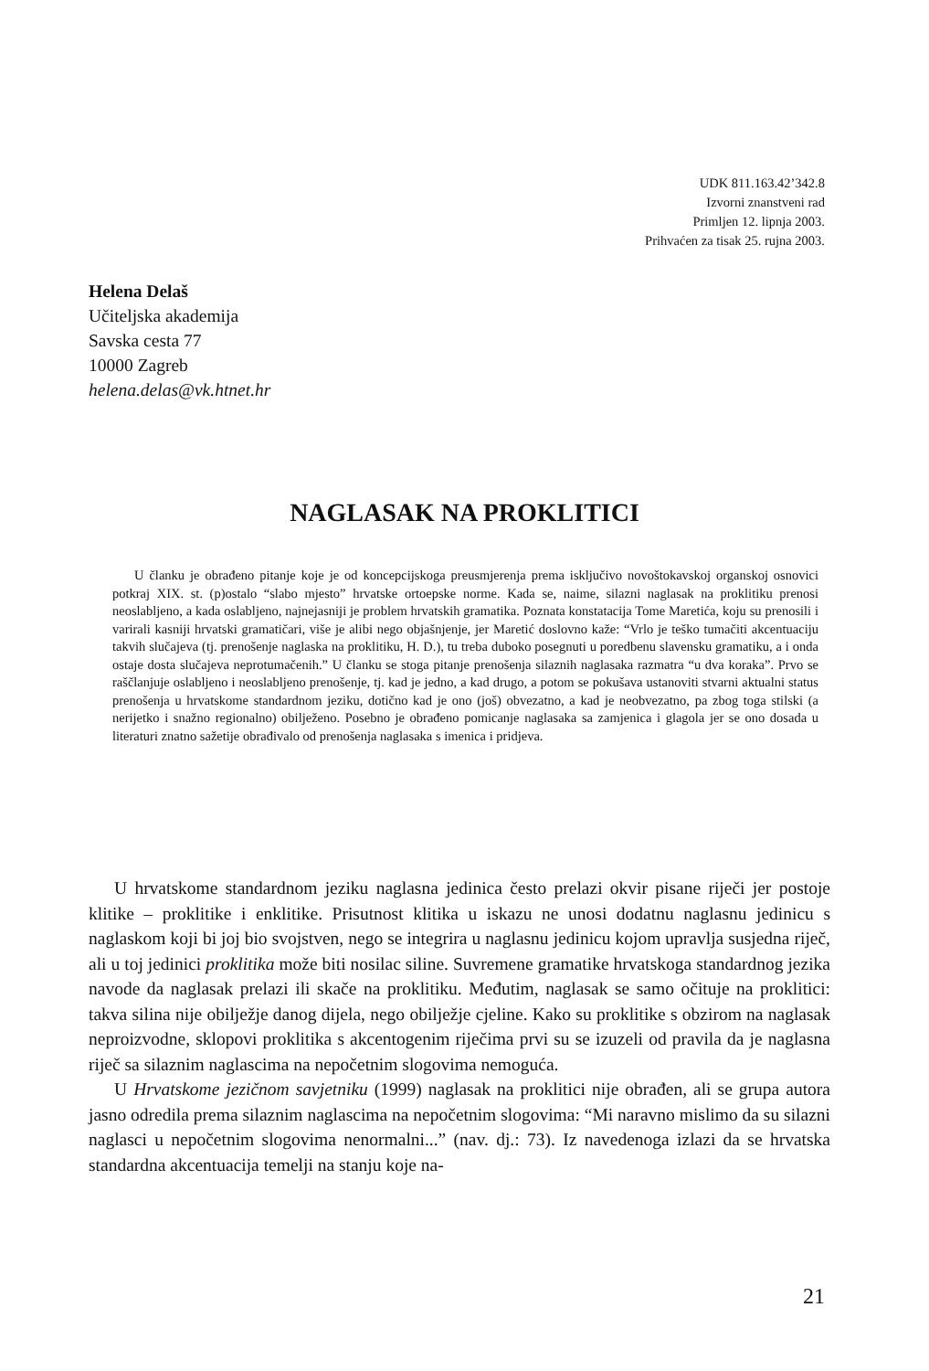UDK 811.163.42’342.8
Izvorni znanstveni rad
Primljen 12. lipnja 2003.
Prihvaćen za tisak 25. rujna 2003.
Helena Delaš
Učiteljska akademija
Savska cesta 77
10000 Zagreb
helena.delas@vk.htnet.hr
NAGLASAK NA PROKLITICI
U članku je obrađeno pitanje koje je od koncepcijskoga preusmjerenja prema isključivo novoštokavskoj organskoj osnovici potkraj XIX. st. (p)ostalo “slabo mjesto” hrvatske ortoepske norme. Kada se, naime, silazni naglasak na proklitiku prenosi neoslabljeno, a kada oslabljeno, najnejasniji je problem hrvatskih gramatika. Poznata konstatacija Tome Maretića, koju su prenosili i varirali kasniji hrvatski gramatičari, više je alibi nego objašnjenje, jer Maretić doslovno kaže: “Vrlo je teško tumačiti akcentuaciju takvih slučajeva (tj. prenošenje naglaska na proklitiku, H. D.), tu treba duboko posegnuti u poredbenu slavensku gramatiku, a i onda ostaje dosta slučajeva neprotumačenih.” U članku se stoga pitanje prenošenja silaznih naglasaka razmatra “u dva koraka”. Prvo se raščlanjuje oslabljeno i neoslabljeno prenošenje, tj. kad je jedno, a kad drugo, a potom se pokušava ustanoviti stvarni aktualni status prenošenja u hrvatskome standardnom jeziku, dotično kad je ono (još) obvezatno, a kad je neobvezatno, pa zbog toga stilski (a nerijetko i snažno regionalno) obilježeno. Posebno je obrađeno pomicanje naglasaka sa zamjenica i glagola jer se ono dosada u literaturi znatno sažetije obrađivalo od prenošenja naglasaka s imenica i pridjeva.
U hrvatskome standardnom jeziku naglasna jedinica često prelazi okvir pisane riječi jer postoje klitike – proklitike i enklitike. Prisutnost klitika u iskazu ne unosi dodatnu naglasnu jedinicu s naglaskom koji bi joj bio svojstven, nego se integrira u naglasnu jedinicu kojom upravlja susjedna riječ, ali u toj jedinici proklitika može biti nosilac siline. Suvremene gramatike hrvatskoga standardnog jezika navode da naglasak prelazi ili skače na proklitiku. Međutim, naglasak se samo očituje na proklitici: takva silina nije obilježje danog dijela, nego obilježje cjeline. Kako su proklitike s obzirom na naglasak neproizvodne, sklopovi proklitika s akcentogenim riječima prvi su se izuzeli od pravila da je naglasna riječ sa silaznim naglascima na nepočetnim slogovima nemoguća.
U Hrvatskome jezičnom savjetniku (1999) naglasak na proklitici nije obrađen, ali se grupa autora jasno odredila prema silaznim naglascima na nepočetnim slogovima: “Mi naravno mislimo da su silazni naglasci u nepočetnim slogovima nenormalni...” (nav. dj.: 73). Iz navedenoga izlazi da se hrvatska standardna akcentuacija temelji na stanju koje na-
21